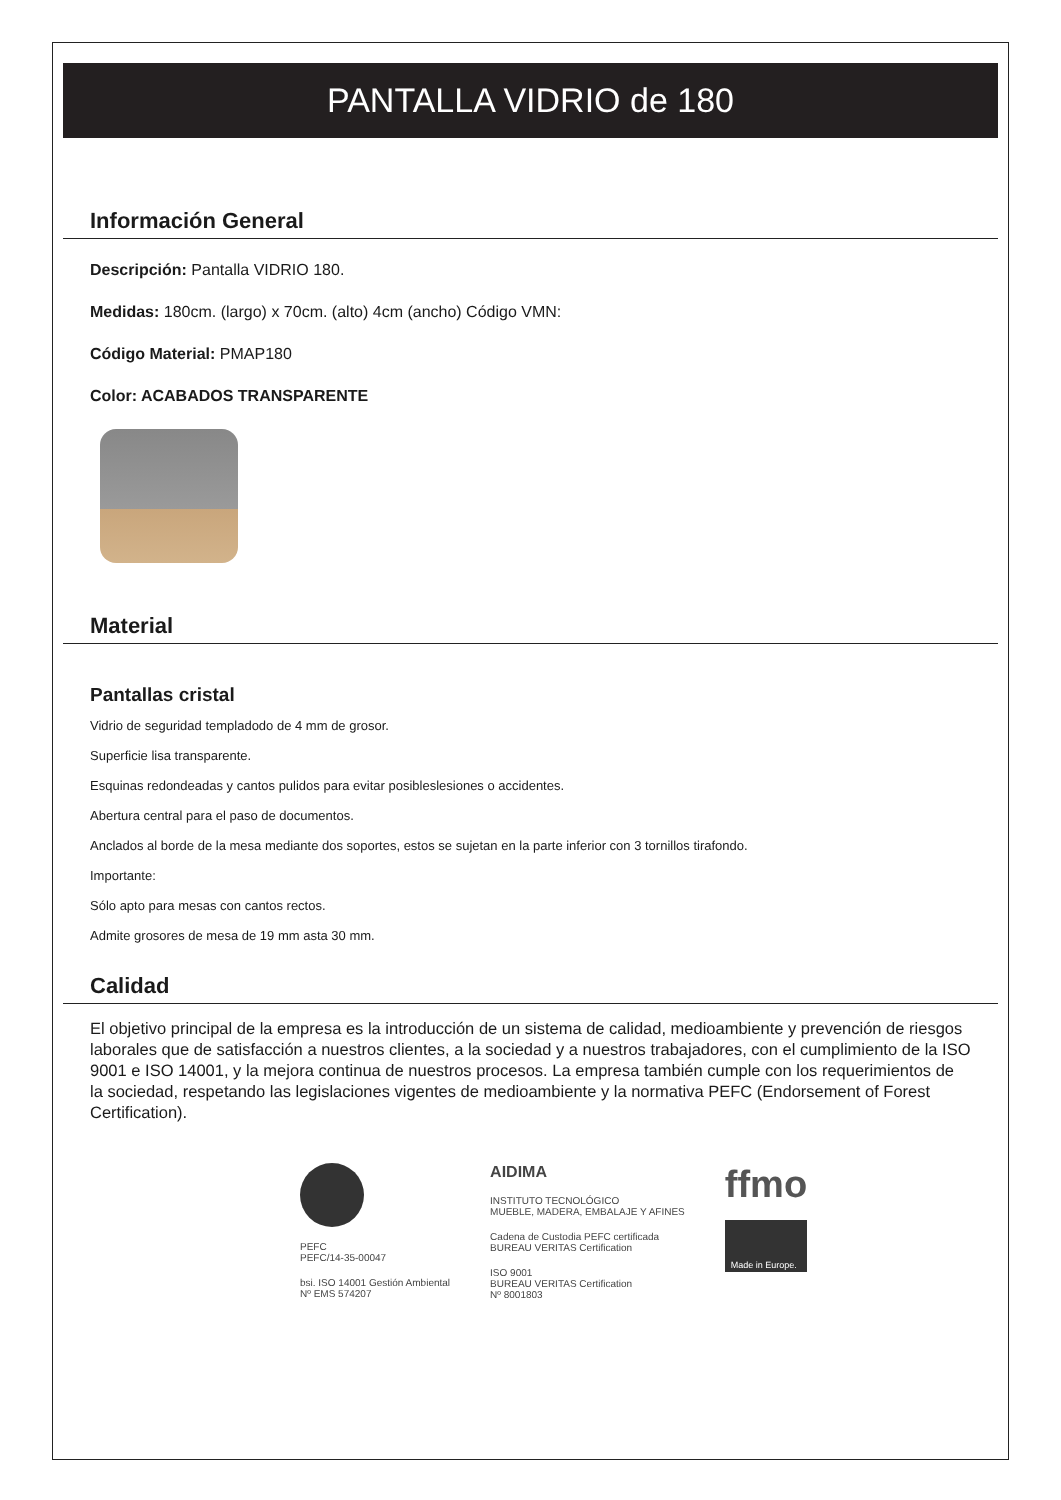PANTALLA VIDRIO de 180
Información General
Descripción: Pantalla VIDRIO 180.
Medidas: 180cm. (largo) x 70cm. (alto) 4cm (ancho) Código VMN:
Código Material: PMAP180
Color: ACABADOS TRANSPARENTE
Material
Pantallas cristal
Vidrio de seguridad templadodo de 4 mm de grosor.
Superficie lisa transparente.
Esquinas redondeadas y cantos pulidos para evitar posibleslesiones o accidentes.
Abertura central para el paso de documentos.
Anclados al borde de la mesa mediante dos soportes, estos se sujetan en la parte inferior con 3 tornillos tirafondo.
Importante:
Sólo apto para mesas con cantos rectos.
Admite grosores de mesa de 19 mm asta 30 mm.
Calidad
El objetivo principal de la empresa es la introducción de un sistema de calidad, medioambiente y prevención de riesgos laborales que de satisfacción a nuestros clientes, a la sociedad y a nuestros trabajadores, con el cumplimiento de la ISO 9001 e ISO 14001, y la mejora continua de nuestros procesos. La empresa también cumple con los requerimientos de la sociedad, respetando las legislaciones vigentes de medioambiente y la normativa PEFC (Endorsement of Forest Certification).
PEFC
PEFC/14-35-00047
bsi. ISO 14001 Gestión Ambiental
Nº EMS 574207
AIDIMA
INSTITUTO TECNOLÓGICO
MUEBLE, MADERA, EMBALAJE Y AFINES
Cadena de Custodia PEFC certificada
BUREAU VERITAS Certification
ISO 9001
BUREAU VERITAS Certification
Nº 8001803
ffmo
Made in Europe.